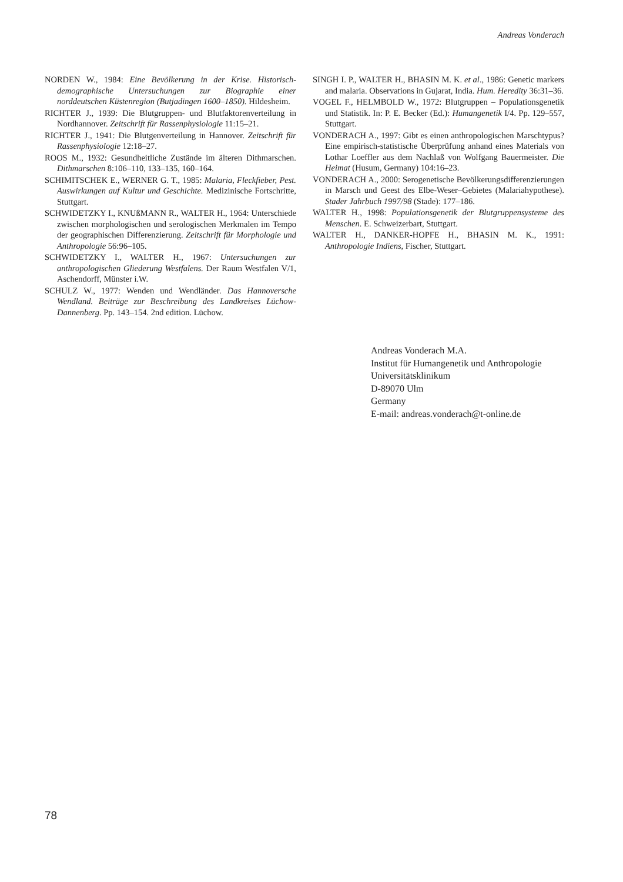Andreas Vonderach
NORDEN W., 1984: Eine Bevölkerung in der Krise. Historisch-demographische Untersuchungen zur Biographie einer norddeutschen Küstenregion (Butjadingen 1600–1850). Hildesheim.
RICHTER J., 1939: Die Blutgruppen- und Blutfaktorenverteilung in Nordhannover. Zeitschrift für Rassenphysiologie 11:15–21.
RICHTER J., 1941: Die Blutgenverteilung in Hannover. Zeitschrift für Rassenphysiologie 12:18–27.
ROOS M., 1932: Gesundheitliche Zustände im älteren Dithmarschen. Dithmarschen 8:106–110, 133–135, 160–164.
SCHIMITSCHEK E., WERNER G. T., 1985: Malaria, Fleckfieber, Pest. Auswirkungen auf Kultur und Geschichte. Medizinische Fortschritte, Stuttgart.
SCHWIDETZKY I., KNUßMANN R., WALTER H., 1964: Unterschiede zwischen morphologischen und serologischen Merkmalen im Tempo der geographischen Differenzierung. Zeitschrift für Morphologie und Anthropologie 56:96–105.
SCHWIDETZKY I., WALTER H., 1967: Untersuchungen zur anthropologischen Gliederung Westfalens. Der Raum Westfalen V/1, Aschendorff, Münster i.W.
SCHULZ W., 1977: Wenden und Wendländer. Das Hannoversche Wendland. Beiträge zur Beschreibung des Landkreises Lüchow-Dannenberg. Pp. 143–154. 2nd edition. Lüchow.
SINGH I. P., WALTER H., BHASIN M. K. et al., 1986: Genetic markers and malaria. Observations in Gujarat, India. Hum. Heredity 36:31–36.
VOGEL F., HELMBOLD W., 1972: Blutgruppen – Populationsgenetik und Statistik. In: P. E. Becker (Ed.): Humangenetik I/4. Pp. 129–557, Stuttgart.
VONDERACH A., 1997: Gibt es einen anthropologischen Marschtypus? Eine empirisch-statistische Überprüfung anhand eines Materials von Lothar Loeffler aus dem Nachlaß von Wolfgang Bauermeister. Die Heimat (Husum, Germany) 104:16–23.
VONDERACH A., 2000: Serogenetische Bevölkerungsdifferenzierungen in Marsch und Geest des Elbe-Weser–Gebietes (Malariahypothese). Stader Jahrbuch 1997/98 (Stade): 177–186.
WALTER H., 1998: Populationsgenetik der Blutgruppensysteme des Menschen. E. Schweizerbart, Stuttgart.
WALTER H., DANKER-HOPFE H., BHASIN M. K., 1991: Anthropologie Indiens, Fischer, Stuttgart.
Andreas Vonderach M.A.
Institut für Humangenetik und Anthropologie
Universitätsklinikum
D-89070 Ulm
Germany
E-mail: andreas.vonderach@t-online.de
78